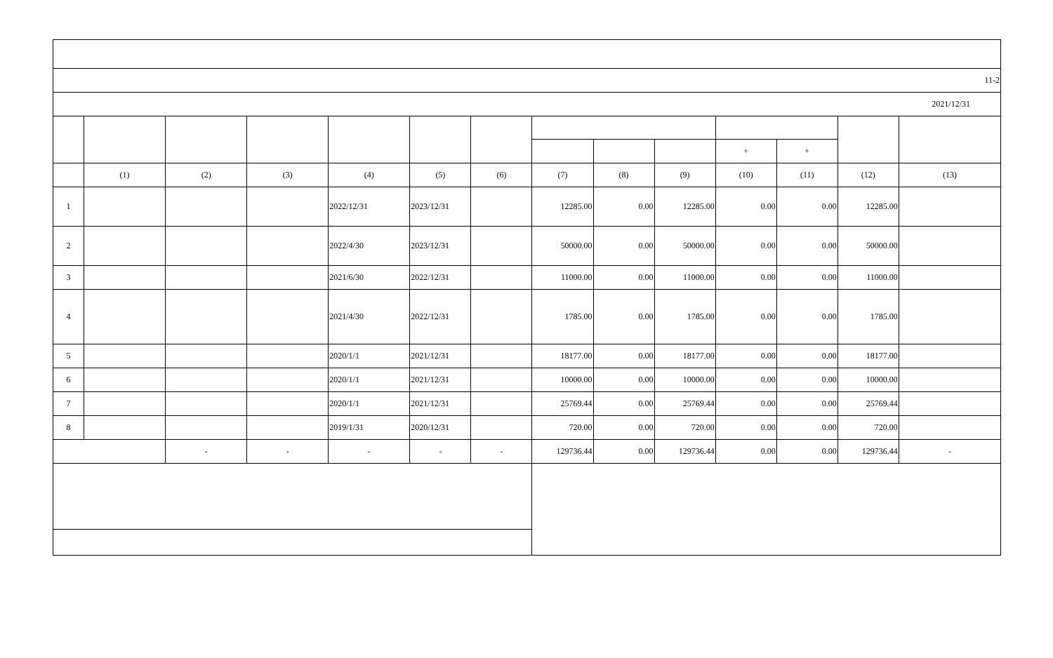| 11-2 | | | | | | | | | | | | | |
| 2021/12/31 | | | | | | | | | | | | | |
| | | | | | | | | | | + | + | | |
| | (1) | (2) | (3) | (4) | (5) | (6) | (7) | (8) | (9) | (10) | (11) | (12) | (13) |
| 1 | | | | 2022/12/31 | 2023/12/31 | | 12285.00 | 0.00 | 12285.00 | 0.00 | 0.00 | 12285.00 | |
| 2 | | | | 2022/4/30 | 2023/12/31 | | 50000.00 | 0.00 | 50000.00 | 0.00 | 0.00 | 50000.00 | |
| 3 | | | | 2021/6/30 | 2022/12/31 | | 11000.00 | 0.00 | 11000.00 | 0.00 | 0.00 | 11000.00 | |
| 4 | | | | 2021/4/30 | 2022/12/31 | | 1785.00 | 0.00 | 1785.00 | 0.00 | 0.00 | 1785.00 | |
| 5 | | | | 2020/1/1 | 2021/12/31 | | 18177.00 | 0.00 | 18177.00 | 0.00 | 0.00 | 18177.00 | |
| 6 | | | | 2020/1/1 | 2021/12/31 | | 10000.00 | 0.00 | 10000.00 | 0.00 | 0.00 | 10000.00 | |
| 7 | | | | 2020/1/1 | 2021/12/31 | | 25769.44 | 0.00 | 25769.44 | 0.00 | 0.00 | 25769.44 | |
| 8 | | | | 2019/1/31 | 2020/12/31 | | 720.00 | 0.00 | 720.00 | 0.00 | 0.00 | 720.00 | |
| | | - | - | - | - | - | 129736.44 | 0.00 | 129736.44 | 0.00 | 0.00 | 129736.44 | - |